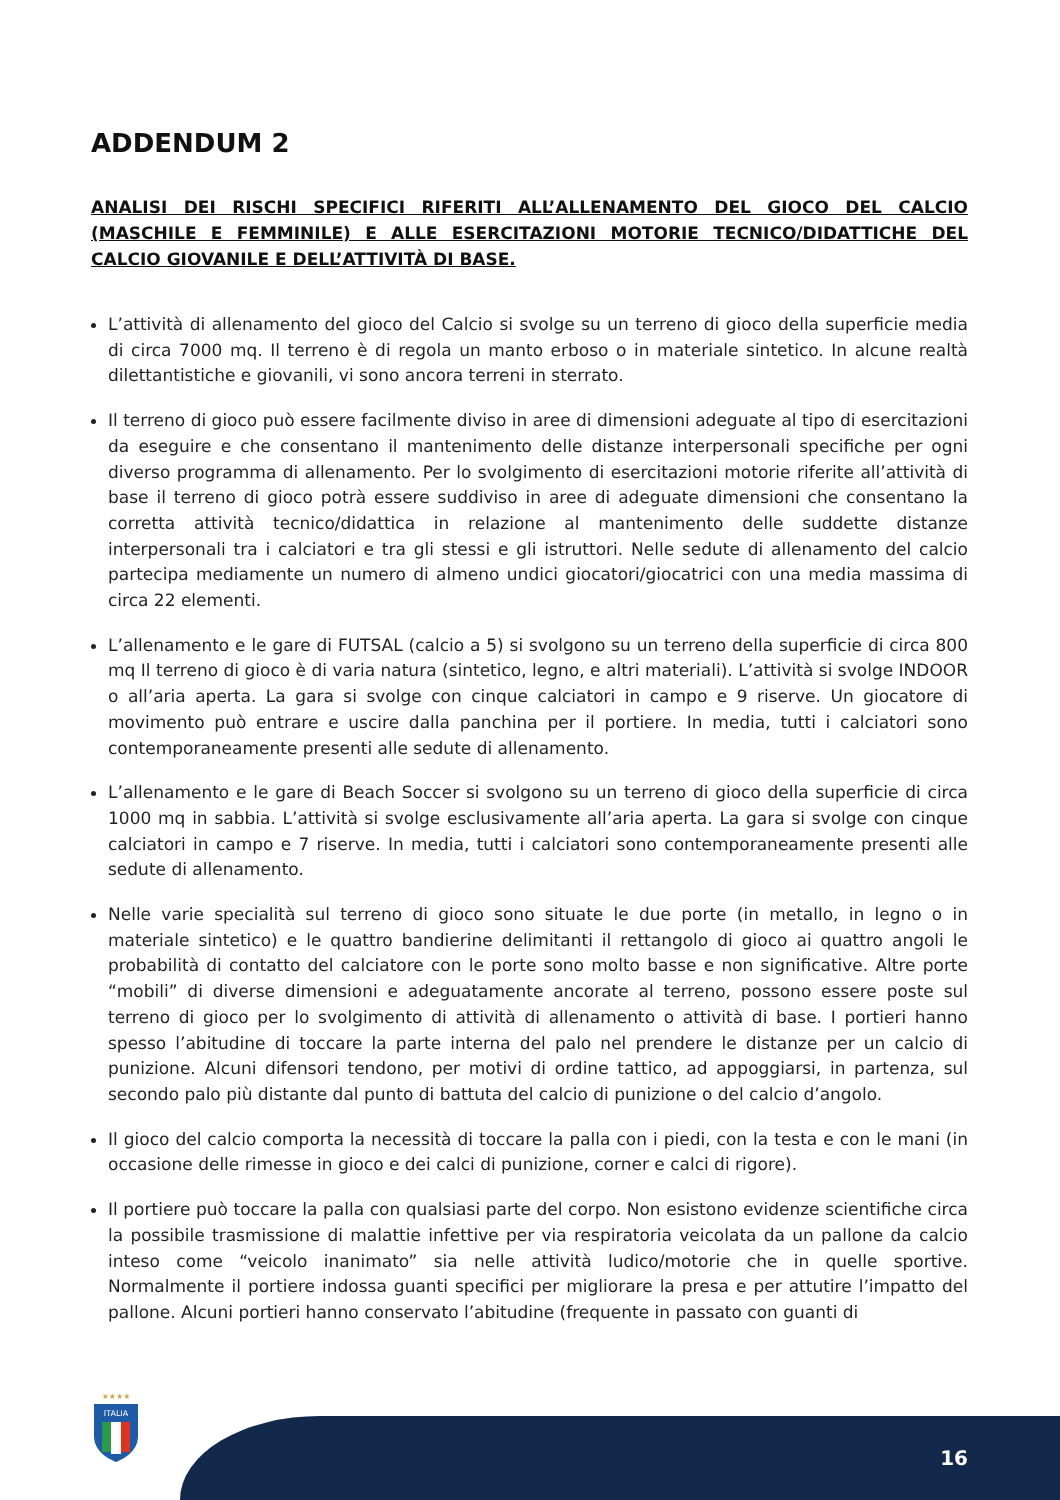ADDENDUM 2
ANALISI DEI RISCHI SPECIFICI RIFERITI ALL’ALLENAMENTO DEL GIOCO DEL CALCIO (MASCHILE E FEMMINILE) E ALLE ESERCITAZIONI MOTORIE TECNICO/DIDATTICHE DEL CALCIO GIOVANILE E DELL’ATTIVITÀ DI BASE.
L’attività di allenamento del gioco del Calcio si svolge su un terreno di gioco della superficie media di circa 7000 mq. Il terreno è di regola un manto erboso o in materiale sintetico. In alcune realtà dilettantistiche e giovanili, vi sono ancora terreni in sterrato.
Il terreno di gioco può essere facilmente diviso in aree di dimensioni adeguate al tipo di esercitazioni da eseguire e che consentano il mantenimento delle distanze interpersonali specifiche per ogni diverso programma di allenamento. Per lo svolgimento di esercitazioni motorie riferite all’attività di base il terreno di gioco potrà essere suddiviso in aree di adeguate dimensioni che consentano la corretta attività tecnico/didattica in relazione al mantenimento delle suddette distanze interpersonali tra i calciatori e tra gli stessi e gli istruttori. Nelle sedute di allenamento del calcio partecipa mediamente un numero di almeno undici giocatori/giocatrici con una media massima di circa 22 elementi.
L’allenamento e le gare di FUTSAL (calcio a 5) si svolgono su un terreno della superficie di circa 800 mq Il terreno di gioco è di varia natura (sintetico, legno, e altri materiali). L’attività si svolge INDOOR o all’aria aperta. La gara si svolge con cinque calciatori in campo e 9 riserve. Un giocatore di movimento può entrare e uscire dalla panchina per il portiere. In media, tutti i calciatori sono contemporaneamente presenti alle sedute di allenamento.
L’allenamento e le gare di Beach Soccer si svolgono su un terreno di gioco della superficie di circa 1000 mq in sabbia. L’attività si svolge esclusivamente all’aria aperta. La gara si svolge con cinque calciatori in campo e 7 riserve. In media, tutti i calciatori sono contemporaneamente presenti alle sedute di allenamento.
Nelle varie specialità sul terreno di gioco sono situate le due porte (in metallo, in legno o in materiale sintetico) e le quattro bandierine delimitanti il rettangolo di gioco ai quattro angoli le probabilità di contatto del calciatore con le porte sono molto basse e non significative. Altre porte “mobili” di diverse dimensioni e adeguatamente ancorate al terreno, possono essere poste sul terreno di gioco per lo svolgimento di attività di allenamento o attività di base. I portieri hanno spesso l’abitudine di toccare la parte interna del palo nel prendere le distanze per un calcio di punizione. Alcuni difensori tendono, per motivi di ordine tattico, ad appoggiarsi, in partenza, sul secondo palo più distante dal punto di battuta del calcio di punizione o del calcio d’angolo.
Il gioco del calcio comporta la necessità di toccare la palla con i piedi, con la testa e con le mani (in occasione delle rimesse in gioco e dei calci di punizione, corner e calci di rigore).
Il portiere può toccare la palla con qualsiasi parte del corpo. Non esistono evidenze scientifiche circa la possibile trasmissione di malattie infettive per via respiratoria veicolata da un pallone da calcio inteso come “veicolo inanimato” sia nelle attività ludico/motorie che in quelle sportive. Normalmente il portiere indossa guanti specifici per migliorare la presa e per attutire l’impatto del pallone. Alcuni portieri hanno conservato l’abitudine (frequente in passato con guanti di
ITALIA
★★★★
16